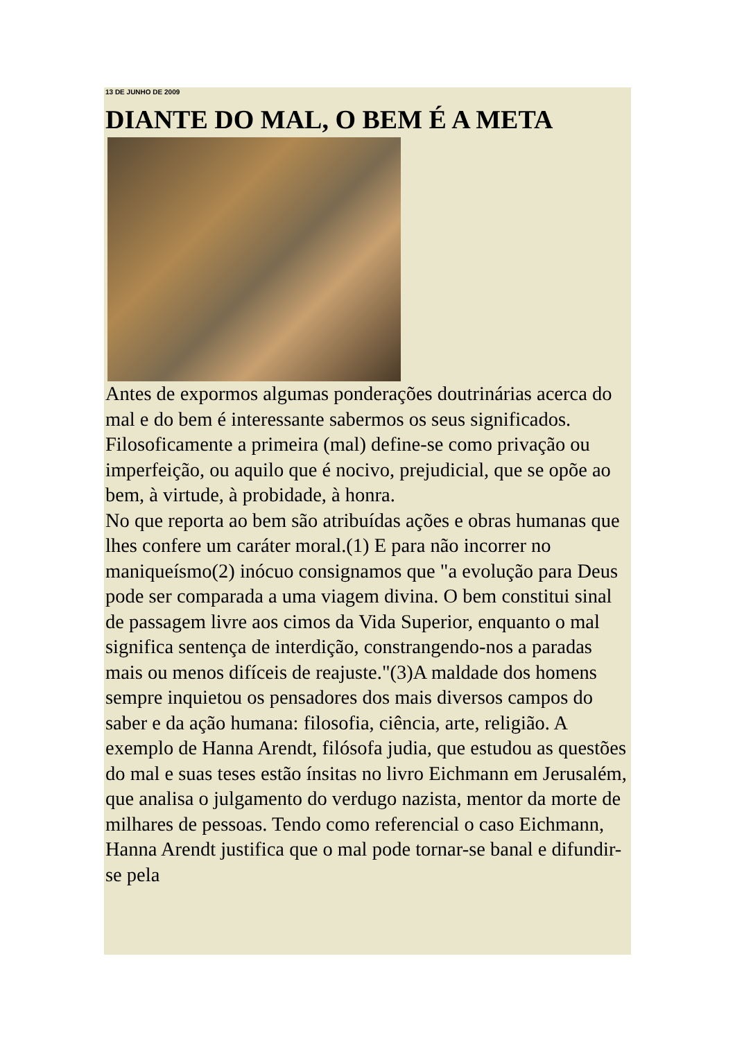13 DE JUNHO DE 2009
DIANTE DO MAL, O BEM É A META
Antes de expormos algumas ponderações doutrinárias acerca do mal e do bem é interessante sabermos os seus significados. Filosoficamente a primeira (mal) define-se como privação ou imperfeição, ou aquilo que é nocivo, prejudicial, que se opõe ao bem, à virtude, à probidade, à honra.
No que reporta ao bem são atribuídas ações e obras humanas que lhes confere um caráter moral.(1) E para não incorrer no maniqueísmo(2) inócuo consignamos que "a evolução para Deus pode ser comparada a uma viagem divina. O bem constitui sinal de passagem livre aos cimos da Vida Superior, enquanto o mal significa sentença de interdição, constrangendo-nos a paradas mais ou menos difíceis de reajuste."(3)A maldade dos homens sempre inquietou os pensadores dos mais diversos campos do saber e da ação humana: filosofia, ciência, arte, religião. A exemplo de Hanna Arendt, filósofa judia, que estudou as questões do mal e suas teses estão ínsitas no livro Eichmann em Jerusalém, que analisa o julgamento do verdugo nazista, mentor da morte de milhares de pessoas. Tendo como referencial o caso Eichmann, Hanna Arendt justifica que o mal pode tornar-se banal e difundir-se pela